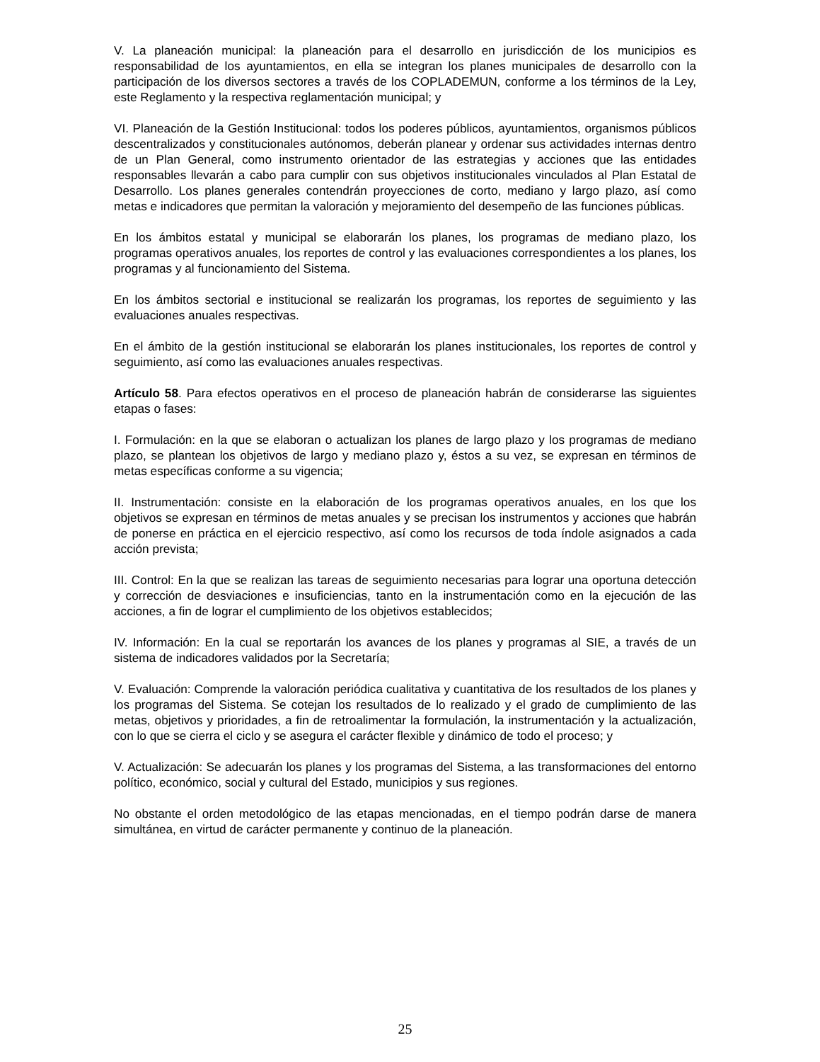V. La planeación municipal: la planeación para el desarrollo en jurisdicción de los municipios es responsabilidad de los ayuntamientos, en ella se integran los planes municipales de desarrollo con la participación de los diversos sectores a través de los COPLADEMUN, conforme a los términos de la Ley, este Reglamento y la respectiva reglamentación municipal; y
VI. Planeación de la Gestión Institucional: todos los poderes públicos, ayuntamientos, organismos públicos descentralizados y constitucionales autónomos, deberán planear y ordenar sus actividades internas dentro de un Plan General, como instrumento orientador de las estrategias y acciones que las entidades responsables llevarán a cabo para cumplir con sus objetivos institucionales vinculados al Plan Estatal de Desarrollo. Los planes generales contendrán proyecciones de corto, mediano y largo plazo, así como metas e indicadores que permitan la valoración y mejoramiento del desempeño de las funciones públicas.
En los ámbitos estatal y municipal se elaborarán los planes, los programas de mediano plazo, los programas operativos anuales, los reportes de control y las evaluaciones correspondientes a los planes, los programas y al funcionamiento del Sistema.
En los ámbitos sectorial e institucional se realizarán los programas, los reportes de seguimiento y las evaluaciones anuales respectivas.
En el ámbito de la gestión institucional se elaborarán los planes institucionales, los reportes de control y seguimiento, así como las evaluaciones anuales respectivas.
Artículo 58. Para efectos operativos en el proceso de planeación habrán de considerarse las siguientes etapas o fases:
I. Formulación: en la que se elaboran o actualizan los planes de largo plazo y los programas de mediano plazo, se plantean los objetivos de largo y mediano plazo y, éstos a su vez, se expresan en términos de metas específicas conforme a su vigencia;
II. Instrumentación: consiste en la elaboración de los programas operativos anuales, en los que los objetivos se expresan en términos de metas anuales y se precisan los instrumentos y acciones que habrán de ponerse en práctica en el ejercicio respectivo, así como los recursos de toda índole asignados a cada acción prevista;
III. Control: En la que se realizan las tareas de seguimiento necesarias para lograr una oportuna detección y corrección de desviaciones e insuficiencias, tanto en la instrumentación como en la ejecución de las acciones, a fin de lograr el cumplimiento de los objetivos establecidos;
IV. Información: En la cual se reportarán los avances de los planes y programas al SIE, a través de un sistema de indicadores validados por la Secretaría;
V. Evaluación: Comprende la valoración periódica cualitativa y cuantitativa de los resultados de los planes y los programas del Sistema. Se cotejan los resultados de lo realizado y el grado de cumplimiento de las metas, objetivos y prioridades, a fin de retroalimentar la formulación, la instrumentación y la actualización, con lo que se cierra el ciclo y se asegura el carácter flexible y dinámico de todo el proceso; y
V. Actualización: Se adecuarán los planes y los programas del Sistema, a las transformaciones del entorno político, económico, social y cultural del Estado, municipios y sus regiones.
No obstante el orden metodológico de las etapas mencionadas, en el tiempo podrán darse de manera simultánea, en virtud de carácter permanente y continuo de la planeación.
25